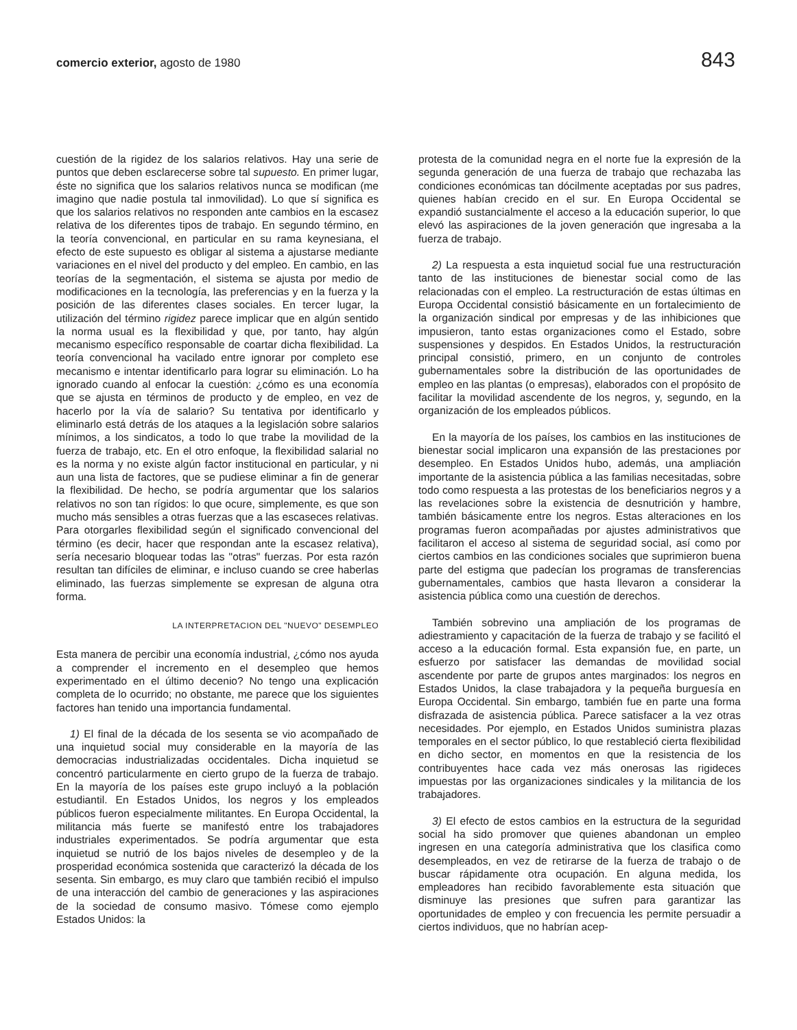comercio exterior, agosto de 1980 843
cuestión de la rigidez de los salarios relativos. Hay una serie de puntos que deben esclarecerse sobre tal supuesto. En primer lugar, éste no significa que los salarios relativos nunca se modifican (me imagino que nadie postula tal inmovilidad). Lo que sí significa es que los salarios relativos no responden ante cambios en la escasez relativa de los diferentes tipos de trabajo. En segundo término, en la teoría convencional, en particular en su rama keynesiana, el efecto de este supuesto es obligar al sistema a ajustarse mediante variaciones en el nivel del producto y del empleo. En cambio, en las teorías de la segmentación, el sistema se ajusta por medio de modificaciones en la tecnología, las preferencias y en la fuerza y la posición de las diferentes clases sociales. En tercer lugar, la utilización del término rigidez parece implicar que en algún sentido la norma usual es la flexibilidad y que, por tanto, hay algún mecanismo específico responsable de coartar dicha flexibilidad. La teoría convencional ha vacilado entre ignorar por completo ese mecanismo e intentar identificarlo para lograr su eliminación. Lo ha ignorado cuando al enfocar la cuestión: ¿cómo es una economía que se ajusta en términos de producto y de empleo, en vez de hacerlo por la vía de salario? Su tentativa por identificarlo y eliminarlo está detrás de los ataques a la legislación sobre salarios mínimos, a los sindicatos, a todo lo que trabe la movilidad de la fuerza de trabajo, etc. En el otro enfoque, la flexibilidad salarial no es la norma y no existe algún factor institucional en particular, y ni aun una lista de factores, que se pudiese eliminar a fin de generar la flexibilidad. De hecho, se podría argumentar que los salarios relativos no son tan rígidos: lo que ocure, simplemente, es que son mucho más sensibles a otras fuerzas que a las escaseces relativas. Para otorgarles flexibilidad según el significado convencional del término (es decir, hacer que respondan ante la escasez relativa), sería necesario bloquear todas las "otras" fuerzas. Por esta razón resultan tan difíciles de eliminar, e incluso cuando se cree haberlas eliminado, las fuerzas simplemente se expresan de alguna otra forma.
LA INTERPRETACION DEL "NUEVO" DESEMPLEO
Esta manera de percibir una economía industrial, ¿cómo nos ayuda a comprender el incremento en el desempleo que hemos experimentado en el último decenio? No tengo una explicación completa de lo ocurrido; no obstante, me parece que los siguientes factores han tenido una importancia fundamental.
1) El final de la década de los sesenta se vio acompañado de una inquietud social muy considerable en la mayoría de las democracias industrializadas occidentales. Dicha inquietud se concentró particularmente en cierto grupo de la fuerza de trabajo. En la mayoría de los países este grupo incluyó a la población estudiantil. En Estados Unidos, los negros y los empleados públicos fueron especialmente militantes. En Europa Occidental, la militancia más fuerte se manifestó entre los trabajadores industriales experimentados. Se podría argumentar que esta inquietud se nutrió de los bajos niveles de desempleo y de la prosperidad económica sostenida que caracterizó la década de los sesenta. Sin embargo, es muy claro que también recibió el impulso de una interacción del cambio de generaciones y las aspiraciones de la sociedad de consumo masivo. Tómese como ejemplo Estados Unidos: la
protesta de la comunidad negra en el norte fue la expresión de la segunda generación de una fuerza de trabajo que rechazaba las condiciones económicas tan dócilmente aceptadas por sus padres, quienes habían crecido en el sur. En Europa Occidental se expandió sustancialmente el acceso a la educación superior, lo que elevó las aspiraciones de la joven generación que ingresaba a la fuerza de trabajo.
2) La respuesta a esta inquietud social fue una restructuración tanto de las instituciones de bienestar social como de las relacionadas con el empleo. La restructuración de estas últimas en Europa Occidental consistió básicamente en un fortalecimiento de la organización sindical por empresas y de las inhibiciones que impusieron, tanto estas organizaciones como el Estado, sobre suspensiones y despidos. En Estados Unidos, la restructuración principal consistió, primero, en un conjunto de controles gubernamentales sobre la distribución de las oportunidades de empleo en las plantas (o empresas), elaborados con el propósito de facilitar la movilidad ascendente de los negros, y, segundo, en la organización de los empleados públicos.
En la mayoría de los países, los cambios en las instituciones de bienestar social implicaron una expansión de las prestaciones por desempleo. En Estados Unidos hubo, además, una ampliación importante de la asistencia pública a las familias necesitadas, sobre todo como respuesta a las protestas de los beneficiarios negros y a las revelaciones sobre la existencia de desnutrición y hambre, también básicamente entre los negros. Estas alteraciones en los programas fueron acompañadas por ajustes administrativos que facilitaron el acceso al sistema de seguridad social, así como por ciertos cambios en las condiciones sociales que suprimieron buena parte del estigma que padecían los programas de transferencias gubernamentales, cambios que hasta llevaron a considerar la asistencia pública como una cuestión de derechos.
También sobrevino una ampliación de los programas de adiestramiento y capacitación de la fuerza de trabajo y se facilitó el acceso a la educación formal. Esta expansión fue, en parte, un esfuerzo por satisfacer las demandas de movilidad social ascendente por parte de grupos antes marginados: los negros en Estados Unidos, la clase trabajadora y la pequeña burguesía en Europa Occidental. Sin embargo, también fue en parte una forma disfrazada de asistencia pública. Parece satisfacer a la vez otras necesidades. Por ejemplo, en Estados Unidos suministra plazas temporales en el sector público, lo que restableció cierta flexibilidad en dicho sector, en momentos en que la resistencia de los contribuyentes hace cada vez más onerosas las rigideces impuestas por las organizaciones sindicales y la militancia de los trabajadores.
3) El efecto de estos cambios en la estructura de la seguridad social ha sido promover que quienes abandonan un empleo ingresen en una categoría administrativa que los clasifica como desempleados, en vez de retirarse de la fuerza de trabajo o de buscar rápidamente otra ocupación. En alguna medida, los empleadores han recibido favorablemente esta situación que disminuye las presiones que sufren para garantizar las oportunidades de empleo y con frecuencia les permite persuadir a ciertos individuos, que no habrían acep-